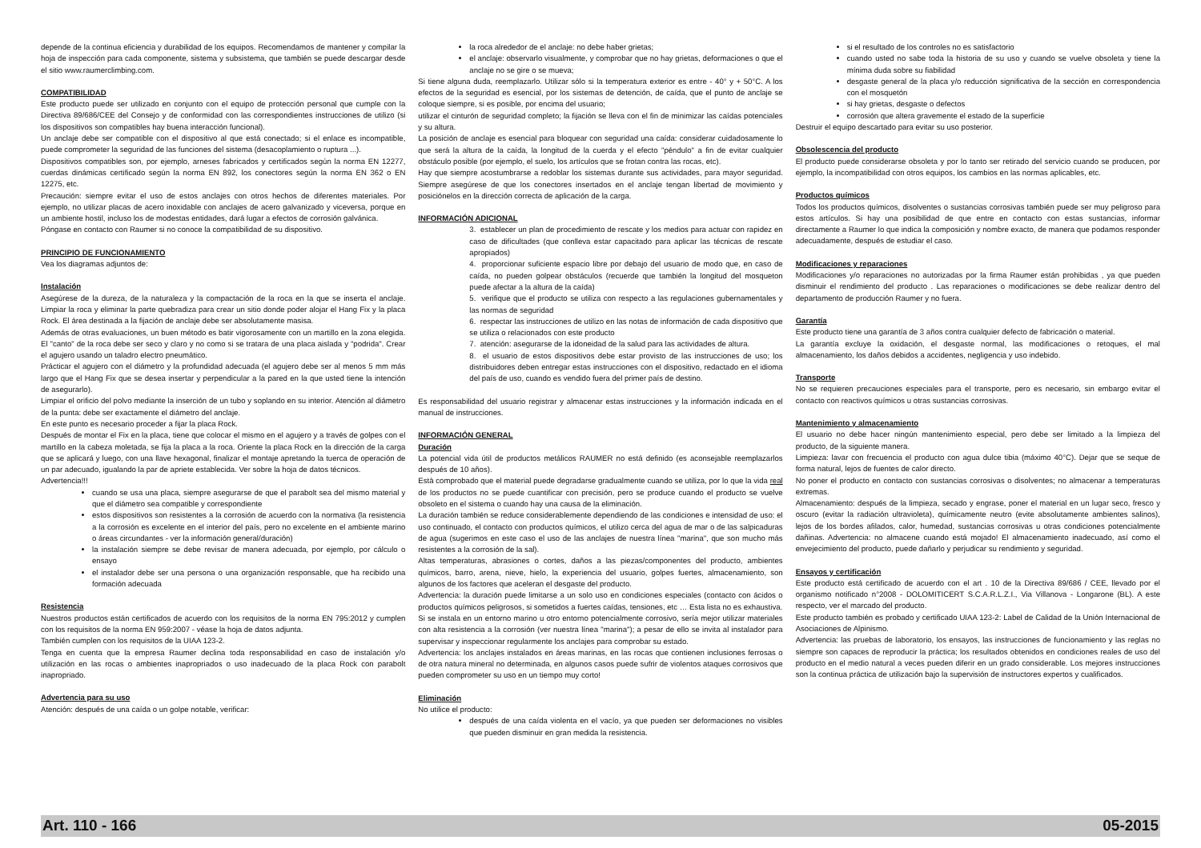depende de la continua eficiencia y durabilidad de los equipos. Recomendamos de mantener y compilar la hoja de inspección para cada componente, sistema y subsistema, que también se puede descargar desde el sitio www.raumerclimbing.com.
COMPATIBILIDAD
Este producto puede ser utilizado en conjunto con el equipo de protección personal que cumple con la Directiva 89/686/CEE del Consejo y de conformidad con las correspondientes instrucciones de utilizo (si los dispositivos son compatibles hay buena interacción funcional).
Un anclaje debe ser compatible con el dispositivo al que está conectado; si el enlace es incompatible, puede comprometer la seguridad de las funciones del sistema (desacoplamiento o ruptura ...).
Dispositivos compatibles son, por ejemplo, arneses fabricados y certificados según la norma EN 12277, cuerdas dinámicas certificado según la norma EN 892, los conectores según la norma EN 362 o EN 12275, etc.
Precaución: siempre evitar el uso de estos anclajes con otros hechos de diferentes materiales. Por ejemplo, no utilizar placas de acero inoxidable con anclajes de acero galvanizado y viceversa, porque en un ambiente hostil, incluso los de modestas entidades, dará lugar a efectos de corrosión galvánica.
Póngase en contacto con Raumer si no conoce la compatibilidad de su dispositivo.
PRINCIPIO DE FUNCIONAMIENTO
Vea los diagramas adjuntos de:
Instalación
Asegúrese de la dureza, de la naturaleza y la compactación de la roca en la que se inserta el anclaje. Limpiar la roca y eliminar la parte quebradiza para crear un sitio donde poder alojar el Hang Fix y la placa Rock. El área destinada a la fijación de anclaje debe ser absolutamente masisa.
Además de otras evaluaciones, un buen método es batir vigorosamente con un martillo en la zona elegida. El "canto" de la roca debe ser seco y claro y no como si se tratara de una placa aislada y "podrida". Crear el agujero usando un taladro electro pneumático.
Prácticar el agujero con el diámetro y la profundidad adecuada (el agujero debe ser al menos 5 mm más largo que el Hang Fix que se desea insertar y perpendicular a la pared en la que usted tiene la intención de asegurarlo).
Limpiar el orificio del polvo mediante la inserción de un tubo y soplando en su interior. Atención al diámetro de la punta: debe ser exactamente el diámetro del anclaje.
En este punto es necesario proceder a fijar la placa Rock.
Después de montar el Fix en la placa, tiene que colocar el mismo en el agujero y a través de golpes con el martillo en la cabeza moletada, se fija la placa a la roca. Oriente la placa Rock en la dirección de la carga que se aplicará y luego, con una llave hexagonal, finalizar el montaje apretando la tuerca de operación de un par adecuado, igualando la par de apriete establecida. Ver sobre la hoja de datos técnicos.
Advertencia!!!
cuando se usa una placa, siempre asegurarse de que el parabolt sea del mismo material y que el diámetro sea compatible y correspondiente
estos dispositivos son resistentes a la corrosión de acuerdo con la normativa (la resistencia a la corrosión es excelente en el interior del país, pero no excelente en el ambiente marino o áreas circundantes - ver la información general/duración)
la instalación siempre se debe revisar de manera adecuada, por ejemplo, por cálculo o ensayo
el instalador debe ser una persona o una organización responsable, que ha recibido una formación adecuada
Resistencia
Nuestros productos están certificados de acuerdo con los requisitos de la norma EN 795:2012 y cumplen con los requisitos de la norma EN 959:2007 - véase la hoja de datos adjunta.
También cumplen con los requisitos de la UIAA 123-2.
Tenga en cuenta que la empresa Raumer declina toda responsabilidad en caso de instalación y/o utilización en las rocas o ambientes inapropriados o uso inadecuado de la placa Rock con parabolt inapropriado.
Advertencia para su uso
Atención: después de una caída o un golpe notable, verificar:
la roca alrededor de el anclaje: no debe haber grietas;
el anclaje: observarlo visualmente, y comprobar que no hay grietas, deformaciones o que el anclaje no se gire o se mueva;
Si tiene alguna duda, reemplazarlo. Utilizar sólo si la temperatura exterior es entre - 40° y + 50°C. A los efectos de la seguridad es esencial, por los sistemas de detención, de caída, que el punto de anclaje se coloque siempre, si es posible, por encima del usuario;
utilizar el cinturón de seguridad completo; la fijación se lleva con el fin de minimizar las caídas potenciales y su altura.
La posición de anclaje es esencial para bloquear con seguridad una caída: considerar cuidadosamente lo que será la altura de la caída, la longitud de la cuerda y el efecto "péndulo" a fin de evitar cualquier obstáculo posible (por ejemplo, el suelo, los artículos que se frotan contra las rocas, etc).
Hay que siempre acostumbrarse a redoblar los sistemas durante sus actividades, para mayor seguridad. Siempre asegúrese de que los conectores insertados en el anclaje tengan libertad de movimiento y posiciónelos en la dirección correcta de aplicación de la carga.
INFORMACIÓN ADICIONAL
3. establecer un plan de procedimiento de rescate y los medios para actuar con rapidez en caso de dificultades (que conlleva estar capacitado para aplicar las técnicas de rescate apropiados)
4. proporcionar suficiente espacio libre por debajo del usuario de modo que, en caso de caída, no pueden golpear obstáculos (recuerde que también la longitud del mosqueton puede afectar a la altura de la caída)
5. verifique que el producto se utiliza con respecto a las regulaciones gubernamentales y las normas de seguridad
6. respectar las instrucciones de utilizo en las notas de información de cada dispositivo que se utiliza o relacionados con este producto
7. atención: asegurarse de la idoneidad de la salud para las actividades de altura.
8. el usuario de estos dispositivos debe estar provisto de las instrucciones de uso; los distribuidores deben entregar estas instrucciones con el dispositivo, redactado en el idioma del país de uso, cuando es vendido fuera del primer país de destino.
Es responsabilidad del usuario registrar y almacenar estas instrucciones y la información indicada en el manual de instrucciones.
INFORMACIÓN GENERAL
Duración
La potencial vida útil de productos metálicos RAUMER no está definido (es aconsejable reemplazarlos después de 10 años).
Està comprobado que el material puede degradarse gradualmente cuando se utiliza, por lo que la vida real de los productos no se puede cuantificar con precisión, pero se produce cuando el producto se vuelve obsoleto en el sistema o cuando hay una causa de la eliminación.
La duración también se reduce considerablemente dependiendo de las condiciones e intensidad de uso: el uso continuado, el contacto con productos químicos, el utilizo cerca del agua de mar o de las salpicaduras de agua (sugerimos en este caso el uso de las anclajes de nuestra línea "marina", que son mucho más resistentes a la corrosión de la sal).
Altas temperaturas, abrasiones o cortes, daños a las piezas/componentes del producto, ambientes químicos, barro, arena, nieve, hielo, la experiencia del usuario, golpes fuertes, almacenamiento, son algunos de los factores que aceleran el desgaste del producto.
Advertencia: la duración puede limitarse a un solo uso en condiciones especiales (contacto con ácidos o productos químicos peligrosos, si sometidos a fuertes caídas, tensiones, etc … Esta lista no es exhaustiva.
Si se instala en un entorno marino u otro entorno potencialmente corrosivo, sería mejor utilizar materiales con alta resistencia a la corrosión (ver nuestra línea "marina"); a pesar de ello se invita al instalador para supervisar y inspeccionar regularmente los anclajes para comprobar su estado.
Advertencia: los anclajes instalados en áreas marinas, en las rocas que contienen inclusiones ferrosas o de otra natura mineral no determinada, en algunos casos puede sufrir de violentos ataques corrosivos que pueden comprometer su uso en un tiempo muy corto!
Eliminación
No utilice el producto:
después de una caída violenta en el vacío, ya que pueden ser deformaciones no visibles que pueden disminuir en gran medida la resistencia.
si el resultado de los controles no es satisfactorio
cuando usted no sabe toda la historia de su uso y cuando se vuelve obsoleta y tiene la mínima duda sobre su fiabilidad
desgaste general de la placa y/o reducción significativa de la sección en correspondencia con el mosquetón
si hay grietas, desgaste o defectos
corrosión que altera gravemente el estado de la superficie
Destruir el equipo descartado para evitar su uso posterior.
Obsolescencia del producto
El producto puede considerarse obsoleta y por lo tanto ser retirado del servicio cuando se producen, por ejemplo, la incompatibilidad con otros equipos, los cambios en las normas aplicables, etc.
Productos químicos
Todos los productos químicos, disolventes o sustancias corrosivas también puede ser muy peligroso para estos artículos. Si hay una posibilidad de que entre en contacto con estas sustancias, informar directamente a Raumer lo que indica la composición y nombre exacto, de manera que podamos responder adecuadamente, después de estudiar el caso.
Modificaciones y reparaciones
Modificaciones y/o reparaciones no autorizadas por la firma Raumer están prohibidas , ya que pueden disminuir el rendimiento del producto . Las reparaciones o modificaciones se debe realizar dentro del departamento de producción Raumer y no fuera.
Garantía
Este producto tiene una garantía de 3 años contra cualquier defecto de fabricación o material.
La garantía excluye la oxidación, el desgaste normal, las modificaciones o retoques, el mal almacenamiento, los daños debidos a accidentes, negligencia y uso indebido.
Transporte
No se requieren precauciones especiales para el transporte, pero es necesario, sin embargo evitar el contacto con reactivos químicos u otras sustancias corrosivas.
Mantenimiento y almacenamiento
El usuario no debe hacer ningún mantenimiento especial, pero debe ser limitado a la limpieza del producto, de la siguiente manera.
Limpieza: lavar con frecuencia el producto con agua dulce tibia (máximo 40°C). Dejar que se seque de forma natural, lejos de fuentes de calor directo.
No poner el producto en contacto con sustancias corrosivas o disolventes; no almacenar a temperaturas extremas.
Almacenamiento: después de la limpieza, secado y engrase, poner el material en un lugar seco, fresco y oscuro (evitar la radiación ultravioleta), químicamente neutro (evite absolutamente ambientes salinos), lejos de los bordes afilados, calor, humedad, sustancias corrosivas u otras condiciones potencialmente dañinas. Advertencia: no almacene cuando está mojado! El almacenamiento inadecuado, así como el envejecimiento del producto, puede dañarlo y perjudicar su rendimiento y seguridad.
Ensayos y certificación
Este producto está certificado de acuerdo con el art . 10 de la Directiva 89/686 / CEE, llevado por el organismo notificado n°2008 - DOLOMITICERT S.C.A.R.L.Z.I., Via Villanova - Longarone (BL). A este respecto, ver el marcado del producto.
Este producto también es probado y certificado UIAA 123-2: Label de Calidad de la Unión Internacional de Asociaciones de Alpinismo.
Advertencia: las pruebas de laboratorio, los ensayos, las instrucciones de funcionamiento y las reglas no siempre son capaces de reproducir la práctica; los resultados obtenidos en condiciones reales de uso del producto en el medio natural a veces pueden diferir en un grado considerable. Los mejores instrucciones son la continua práctica de utilización bajo la supervisión de instructores expertos y cualificados.
Art. 110 - 166 05-2015